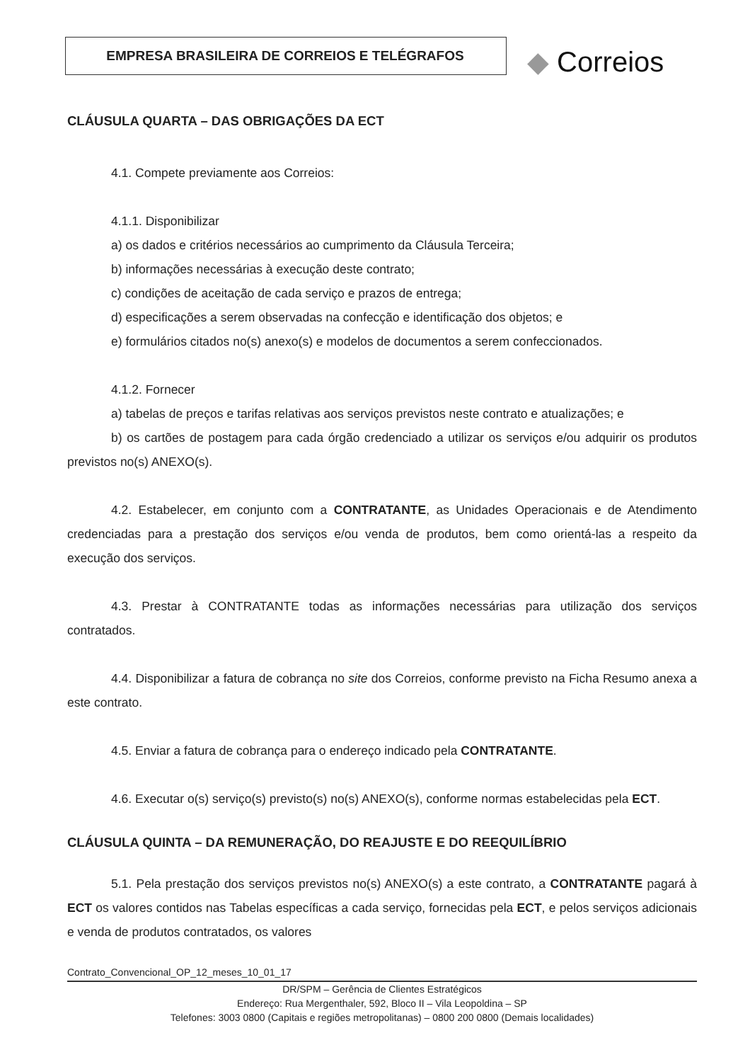EMPRESA BRASILEIRA DE CORREIOS E TELÉGRAFOS ◆ Correios
CLÁUSULA QUARTA – DAS OBRIGAÇÕES DA ECT
4.1. Compete previamente aos Correios:
4.1.1. Disponibilizar
a) os dados e critérios necessários ao cumprimento da Cláusula Terceira;
b) informações necessárias à execução deste contrato;
c) condições de aceitação de cada serviço e prazos de entrega;
d) especificações a serem observadas na confecção e identificação dos objetos; e
e) formulários citados no(s) anexo(s) e modelos de documentos a serem confeccionados.
4.1.2. Fornecer
a) tabelas de preços e tarifas relativas aos serviços previstos neste contrato e atualizações; e
b) os cartões de postagem para cada órgão credenciado a utilizar os serviços e/ou adquirir os produtos previstos no(s) ANEXO(s).
4.2. Estabelecer, em conjunto com a CONTRATANTE, as Unidades Operacionais e de Atendimento credenciadas para a prestação dos serviços e/ou venda de produtos, bem como orientá-las a respeito da execução dos serviços.
4.3. Prestar à CONTRATANTE todas as informações necessárias para utilização dos serviços contratados.
4.4. Disponibilizar a fatura de cobrança no site dos Correios, conforme previsto na Ficha Resumo anexa a este contrato.
4.5. Enviar a fatura de cobrança para o endereço indicado pela CONTRATANTE.
4.6. Executar o(s) serviço(s) previsto(s) no(s) ANEXO(s), conforme normas estabelecidas pela ECT.
CLÁUSULA QUINTA – DA REMUNERAÇÃO, DO REAJUSTE E DO REEQUILÍBRIO
5.1. Pela prestação dos serviços previstos no(s) ANEXO(s) a este contrato, a CONTRATANTE pagará à ECT os valores contidos nas Tabelas específicas a cada serviço, fornecidas pela ECT, e pelos serviços adicionais e venda de produtos contratados, os valores
Contrato_Convencional_OP_12_meses_10_01_17
DR/SPM – Gerência de Clientes Estratégicos
Endereço: Rua Mergenthaler, 592, Bloco II – Vila Leopoldina – SP
Telefones: 3003 0800 (Capitais e regiões metropolitanas) – 0800 200 0800 (Demais localidades)